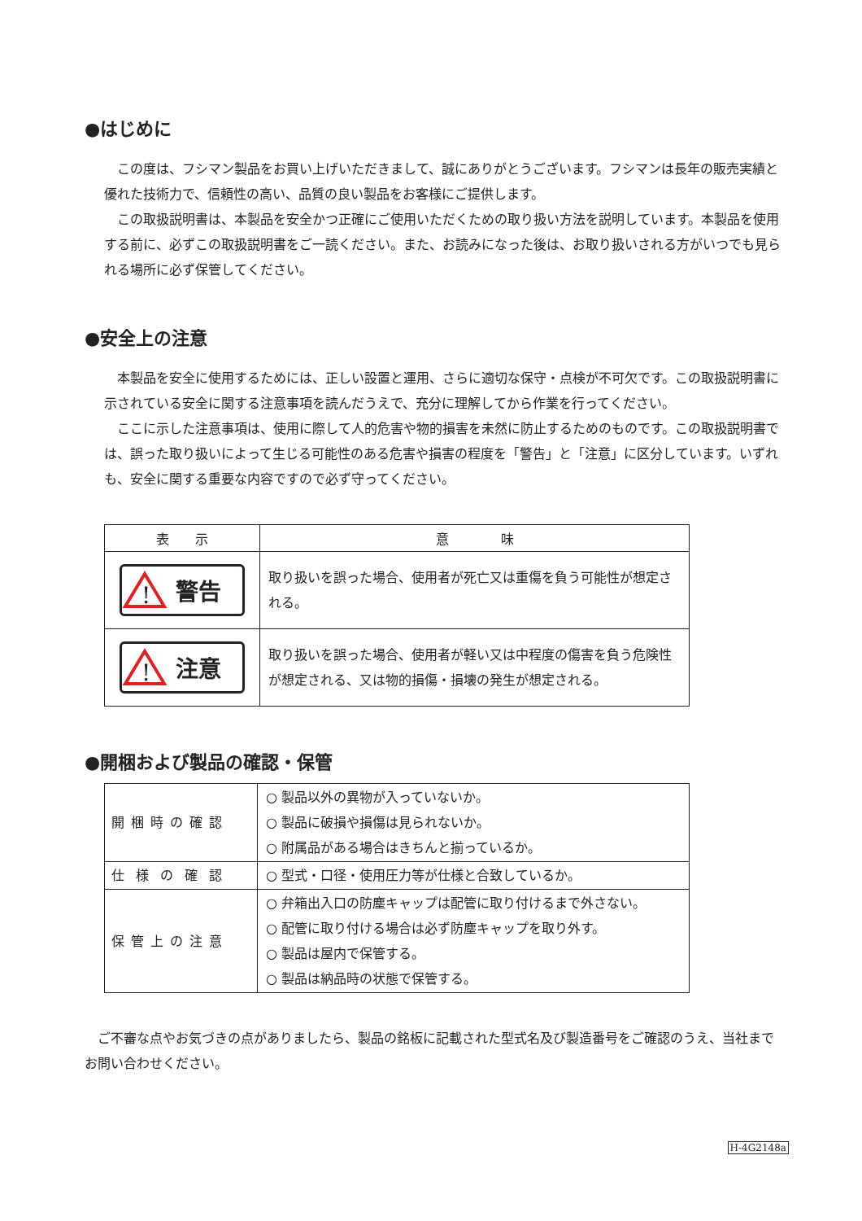●はじめに
この度は、フシマン製品をお買い上げいただきまして、誠にありがとうございます。フシマンは長年の販売実績と優れた技術力で、信頼性の高い、品質の良い製品をお客様にご提供します。
この取扱説明書は、本製品を安全かつ正確にご使用いただくための取り扱い方法を説明しています。本製品を使用する前に、必ずこの取扱説明書をご一読ください。また、お読みになった後は、お取り扱いされる方がいつでも見られる場所に必ず保管してください。
●安全上の注意
本製品を安全に使用するためには、正しい設置と運用、さらに適切な保守・点検が不可欠です。この取扱説明書に示されている安全に関する注意事項を読んだうえで、充分に理解してから作業を行ってください。
ここに示した注意事項は、使用に際して人的危害や物的損害を未然に防止するためのものです。この取扱説明書では、誤った取り扱いによって生じる可能性のある危害や損害の程度を「警告」と「注意」に区分しています。いずれも、安全に関する重要な内容ですので必ず守ってください。
| 表 示 | 意 味 |
| --- | --- |
| ! 警告 | 取り扱いを誤った場合、使用者が死亡又は重傷を負う可能性が想定される。 |
| ! 注意 | 取り扱いを誤った場合、使用者が軽い又は中程度の傷害を負う危険性が想定される、又は物的損傷・損壊の発生が想定される。 |
●開梱および製品の確認・保管
| 開梱時の確認 | ○ 製品以外の異物が入っていないか。 ○ 製品に破損や損傷は見られないか。 ○ 附属品がある場合はきちんと揃っているか。 |
| 仕様の確認 | ○ 型式・口径・使用圧力等が仕様と合致しているか。 |
| 保管上の注意 | ○ 弁箱出入口の防塵キャップは配管に取り付けるまで外さない。 ○ 配管に取り付ける場合は必ず防塵キャップを取り外す。 ○ 製品は屋内で保管する。 ○ 製品は納品時の状態で保管する。 |
ご不審な点やお気づきの点がありましたら、製品の銘板に記載された型式名及び製造番号をご確認のうえ、当社までお問い合わせください。
H-4G2148a